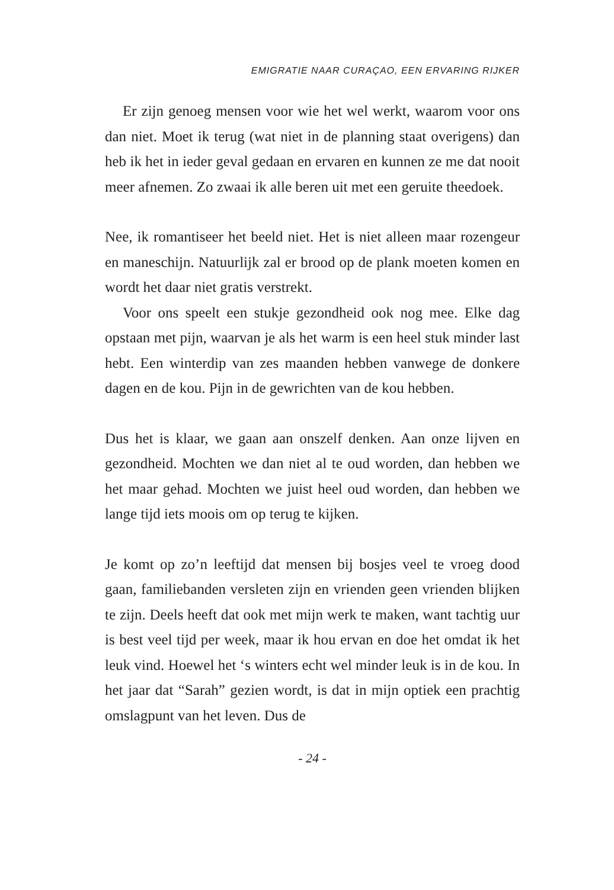EMIGRATIE NAAR CURAÇAO, EEN ERVARING RIJKER
Er zijn genoeg mensen voor wie het wel werkt, waarom voor ons dan niet. Moet ik terug (wat niet in de planning staat overigens) dan heb ik het in ieder geval gedaan en ervaren en kunnen ze me dat nooit meer afnemen. Zo zwaai ik alle beren uit met een geruite theedoek.
Nee, ik romantiseer het beeld niet. Het is niet alleen maar rozengeur en maneschijn. Natuurlijk zal er brood op de plank moeten komen en wordt het daar niet gratis verstrekt.
Voor ons speelt een stukje gezondheid ook nog mee. Elke dag opstaan met pijn, waarvan je als het warm is een heel stuk minder last hebt. Een winterdip van zes maanden hebben vanwege de donkere dagen en de kou. Pijn in de gewrichten van de kou hebben.
Dus het is klaar, we gaan aan onszelf denken. Aan onze lijven en gezondheid. Mochten we dan niet al te oud worden, dan hebben we het maar gehad. Mochten we juist heel oud worden, dan hebben we lange tijd iets moois om op terug te kijken.
Je komt op zo’n leeftijd dat mensen bij bosjes veel te vroeg dood gaan, familiebanden versleten zijn en vrienden geen vrienden blijken te zijn. Deels heeft dat ook met mijn werk te maken, want tachtig uur is best veel tijd per week, maar ik hou ervan en doe het omdat ik het leuk vind. Hoewel het ‘s winters echt wel minder leuk is in de kou. In het jaar dat “Sarah” gezien wordt, is dat in mijn optiek een prachtig omslagpunt van het leven. Dus de
- 24 -